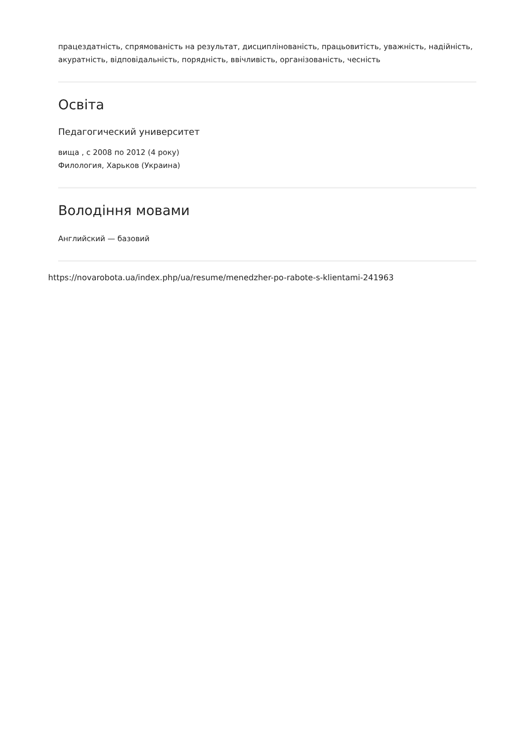працездатність, спрямованість на результат, дисциплінованість, працьовитість, уважність, надійність, акуратність, відповідальність, порядність, ввічливість, організованість, чесність
Освіта
Педагогический университет
вища , с 2008 по 2012 (4 року)
Филология, Харьков (Украина)
Володіння мовами
Английский — базовий
https://novarobota.ua/index.php/ua/resume/menedzher-po-rabote-s-klientami-241963